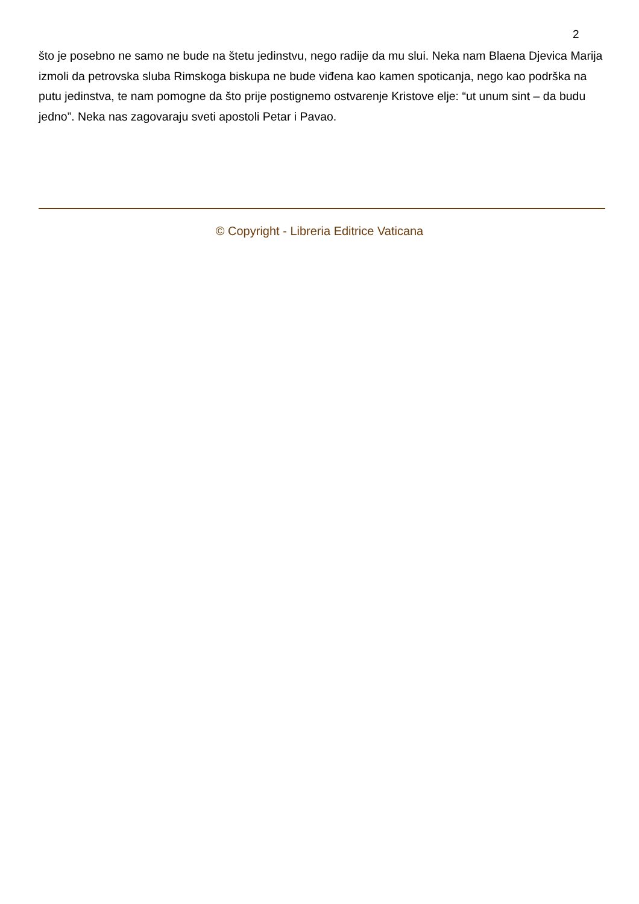2
što je posebno ne samo ne bude na štetu jedinstvu, nego radije da mu slui. Neka nam Blaena Djevica Marija izmoli da petrovska sluba Rimskoga biskupa ne bude viđena kao kamen spoticanja, nego kao podrška na putu jedinstva, te nam pomogne da što prije postignemo ostvarenje Kristove elje: “ut unum sint – da budu jedno”. Neka nas zagovaraju sveti apostoli Petar i Pavao.
© Copyright - Libreria Editrice Vaticana